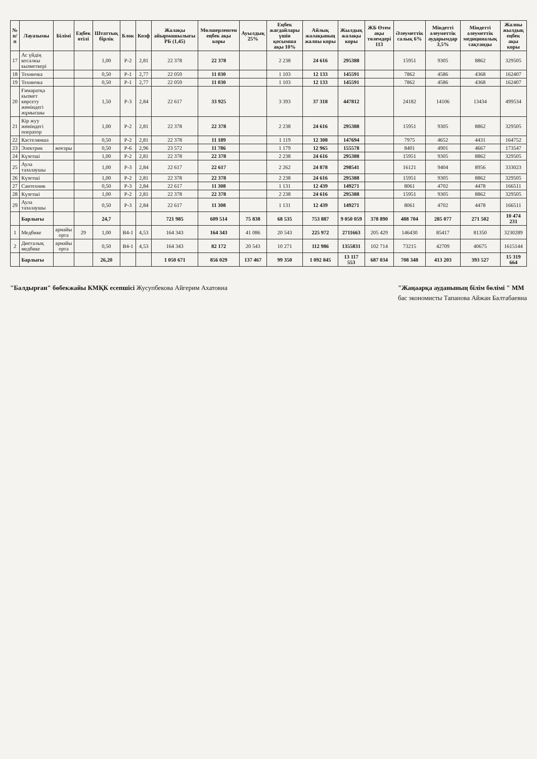| № п/п | Лауазымы | Білімі | Еңбек өтілі | Штаттық бірлік | Блок | Коэф | Жалақы айырмашылығы РБ (1,45) | Мөлшерленген еңбек ақы коры | Ауылдық 25% | Еңбек жағдайлары үшін қосымша ақы 10% | Айлық жалақының жалпы коры | Жылдық жалақы коры | ЖБ Өтем ақы төлемдері 113 | Әлеуметтік салық 6% | Міндетті әлеуметтік аударымдар 3,5% | Міндетті әлеуметтік медициналық сақтанды | Жалпы жылдық еңбек ақы коры |
| --- | --- | --- | --- | --- | --- | --- | --- | --- | --- | --- | --- | --- | --- | --- | --- | --- | --- |
| 17 | Ас үйдің косалкы кызметкері | | | 1,00 | Р-2 | 2,81 | 22 378 | 22 378 | | 2 238 | 24 616 | 295388 | | 15951 | 9305 | 8862 | 329505 |
| 18 | Техничка | | | 0,50 | Р-1 | 2,77 | 22 059 | 11 030 | | 1 103 | 12 133 | 145591 | | 7862 | 4586 | 4368 | 162407 |
| 19 | Техничка | | | 0,50 | Р-1 | 2,77 | 22 059 | 11 030 | | 1 103 | 12 133 | 145591 | | 7862 | 4586 | 4368 | 162407 |
| 20 | Ғимаратқа кызмет көрсету жөніндегі жұмысшы | | | 1,50 | Р-3 | 2,84 | 22 617 | 33 925 | | 3 393 | 37 318 | 447812 | | 24182 | 14106 | 13434 | 499534 |
| 21 | Кір жуу жөніндегі оператор | | | 1,00 | Р-2 | 2,81 | 22 378 | 22 378 | | 2 238 | 24 616 | 295388 | | 15951 | 9305 | 8862 | 329505 |
| 22 | Кастелянша | | | 0,50 | Р-2 | 2,81 | 22 378 | 11 189 | | 1 119 | 12 308 | 147694 | | 7975 | 4652 | 4431 | 164752 |
| 23 | Электрик | жоғары | | 0,50 | Р-6 | 2,96 | 23 572 | 11 786 | | 1 179 | 12 965 | 155578 | | 8401 | 4901 | 4667 | 173547 |
| 24 | Күзетші | | | 1,00 | Р-2 | 2,81 | 22 378 | 22 378 | | 2 238 | 24 616 | 295388 | | 15951 | 9305 | 8862 | 329505 |
| 25 | Аула тазалаушы | | | 1,00 | Р-3 | 2,84 | 22 617 | 22 617 | | 2 262 | 24 878 | 298541 | | 16121 | 9404 | 8956 | 333023 |
| 26 | Күзетші | | | 1,00 | Р-2 | 2,81 | 22 378 | 22 378 | | 2 238 | 24 616 | 295388 | | 15951 | 9305 | 8862 | 329505 |
| 27 | Сантехник | | | 0,50 | Р-3 | 2,84 | 22 617 | 11 308 | | 1 131 | 12 439 | 149271 | | 8061 | 4702 | 4478 | 166511 |
| 28 | Күзетші | | | 1,00 | Р-2 | 2,81 | 22 378 | 22 378 | | 2 238 | 24 616 | 295388 | | 15951 | 9305 | 8862 | 329505 |
| 29 | Аула тазалаушы | | | 0,50 | Р-3 | 2,84 | 22 617 | 11 308 | | 1 131 | 12 439 | 149271 | | 8061 | 4702 | 4478 | 166511 |
| | Барлығы | | | 24,7 | | | 721 985 | 609 514 | 75 838 | 68 535 | 753 887 | 9 050 059 | 378 890 | 488 704 | 285 077 | 271 502 | 10 474 231 |
| 1 | Медбике | арнайы орта | 29 | 1,00 | В4-1 | 4,53 | 164 343 | 164 343 | 41 086 | 20 543 | 225 972 | 2711663 | 205 429 | 146430 | 85417 | 81350 | 3230289 |
| 2 | Диеталық медбике | арнайы орта | | 0,50 | В4-1 | 4,53 | 164 343 | 82 172 | 20 543 | 10 271 | 112 986 | 1355831 | 102 714 | 73215 | 42709 | 40675 | 1615144 |
| | Барлығы | | | 26,20 | | | 1 050 671 | 856 029 | 137 467 | 99 350 | 1 092 845 | 13 117 553 | 687 034 | 708 348 | 413 203 | 393 527 | 15 319 664 |
"Балдырған" бөбекжайы КМҚК есепшісі Жусупбекова Айгерим Ахатовна
"Жаңаарқа ауданының білім бөлімі " ММ
бас экономисты Тапанова Айжан Балтабаевна